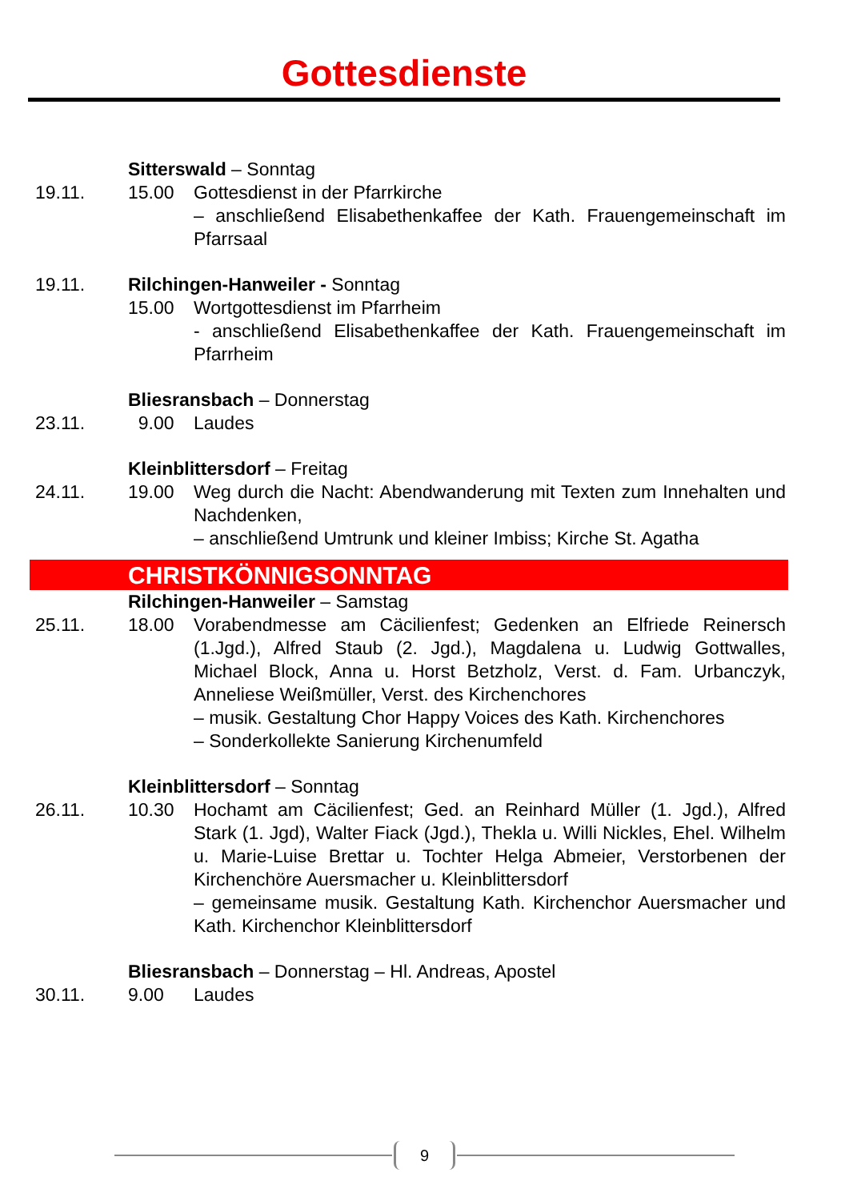Gottesdienste
Sitterswald – Sonntag
19.11. 15.00 Gottesdienst in der Pfarrkirche
– anschließend Elisabethenkaffee der Kath. Frauengemeinschaft im Pfarrsaal
19.11. Rilchingen-Hanweiler - Sonntag
15.00 Wortgottesdienst im Pfarrheim
- anschließend Elisabethenkaffee der Kath. Frauengemeinschaft im Pfarrheim
Bliesransbach – Donnerstag
23.11. 9.00 Laudes
Kleinblittersdorf – Freitag
24.11. 19.00 Weg durch die Nacht: Abendwanderung mit Texten zum Innehalten und Nachdenken,
– anschließend Umtrunk und kleiner Imbiss; Kirche St. Agatha
CHRISTKÖNNIGSONNTAG
Rilchingen-Hanweiler – Samstag
25.11. 18.00 Vorabendmesse am Cäcilienfest; Gedenken an Elfriede Reinersch (1.Jgd.), Alfred Staub (2. Jgd.), Magdalena u. Ludwig Gottwalles, Michael Block, Anna u. Horst Betzholz, Verst. d. Fam. Urbanczyk, Anneliese Weißmüller, Verst. des Kirchenchores
– musik. Gestaltung Chor Happy Voices des Kath. Kirchenchores
– Sonderkollekte Sanierung Kirchenumfeld
Kleinblittersdorf – Sonntag
26.11. 10.30 Hochamt am Cäcilienfest; Ged. an Reinhard Müller (1. Jgd.), Alfred Stark (1. Jgd), Walter Fiack (Jgd.), Thekla u. Willi Nickles, Ehel. Wilhelm u. Marie-Luise Brettar u. Tochter Helga Abmeier, Verstorbenen der Kirchenchöre Auersmacher u. Kleinblittersdorf
– gemeinsame musik. Gestaltung Kath. Kirchenchor Auersmacher und Kath. Kirchenchor Kleinblittersdorf
Bliesransbach – Donnerstag – Hl. Andreas, Apostel
30.11. 9.00 Laudes
9